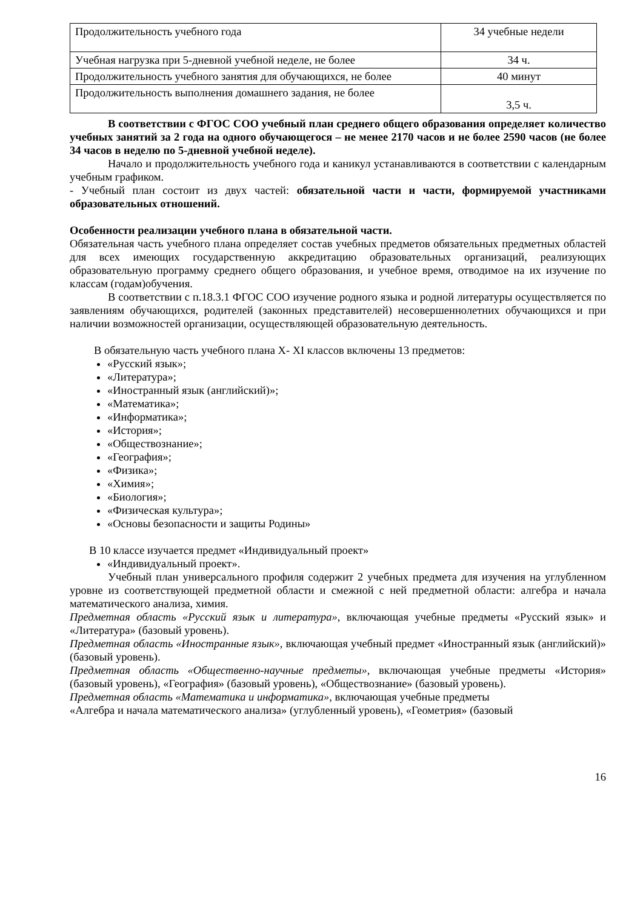| Продолжительность учебного года | 34 учебные недели |
| Учебная нагрузка при 5-дневной учебной неделе, не более | 34 ч. |
| Продолжительность учебного занятия для обучающихся, не более | 40 минут |
| Продолжительность выполнения домашнего задания, не более | 3,5 ч. |
В соответствии с ФГОС СОО учебный план среднего общего образования определяет количество учебных занятий за 2 года на одного обучающегося – не менее 2170 часов и не более 2590 часов (не более 34 часов в неделю по 5-дневной учебной неделе).
Начало и продолжительность учебного года и каникул устанавливаются в соответствии с календарным учебным графиком.
- Учебный план состоит из двух частей: обязательной части и части, формируемой участниками образовательных отношений.
Особенности реализации учебного плана в обязательной части.
Обязательная часть учебного плана определяет состав учебных предметов обязательных предметных областей для всех имеющих государственную аккредитацию образовательных организаций, реализующих образовательную программу среднего общего образования, и учебное время, отводимое на их изучение по классам (годам)обучения.
В соответствии с п.18.3.1 ФГОС СОО изучение родного языка и родной литературы осуществляется по заявлениям обучающихся, родителей (законных представителей) несовершеннолетних обучающихся и при наличии возможностей организации, осуществляющей образовательную деятельность.
В обязательную часть учебного плана X- XI классов включены 13 предметов:
«Русский язык»;
«Литература»;
«Иностранный язык (английский)»;
«Математика»;
«Информатика»;
«История»;
«Обществознание»;
«География»;
«Физика»;
«Химия»;
«Биология»;
«Физическая культура»;
«Основы безопасности и защиты Родины»
В 10 классе изучается предмет «Индивидуальный проект»
«Индивидуальный проект».
Учебный план универсального профиля содержит 2 учебных предмета для изучения на углубленном уровне из соответствующей предметной области и смежной с ней предметной области: алгебра и начала математического анализа, химия.
Предметная область «Русский язык и литература», включающая учебные предметы «Русский язык» и «Литература» (базовый уровень).
Предметная область «Иностранные язык», включающая учебный предмет «Иностранный язык (английский)» (базовый уровень).
Предметная область «Общественно-научные предметы», включающая учебные предметы «История» (базовый уровень), «География» (базовый уровень), «Обществознание» (базовый уровень).
Предметная область «Математика и информатика», включающая учебные предметы
«Алгебра и начала математического анализа» (углубленный уровень), «Геометрия» (базовый
16